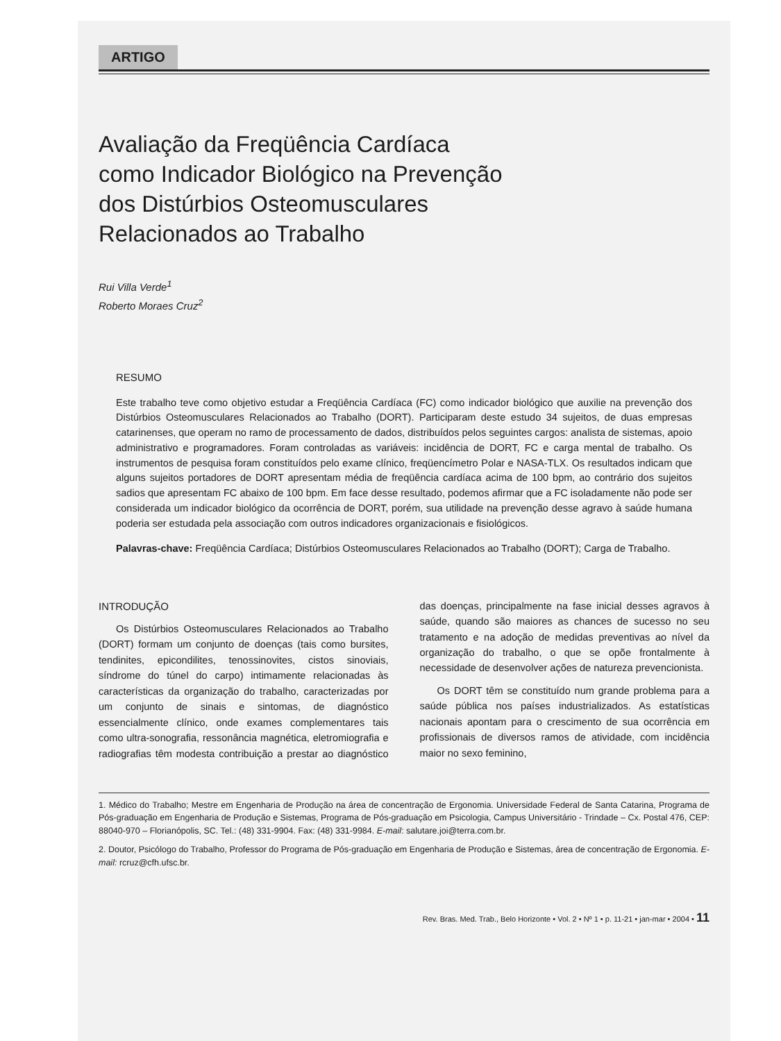ARTIGO
Avaliação da Freqüência Cardíaca
como Indicador Biológico na Prevenção
dos Distúrbios Osteomusculares
Relacionados ao Trabalho
Rui Villa Verde<sup>1</sup>
Roberto Moraes Cruz<sup>2</sup>
RESUMO
Este trabalho teve como objetivo estudar a Freqüência Cardíaca (FC) como indicador biológico que auxilie na prevenção dos Distúrbios Osteomusculares Relacionados ao Trabalho (DORT). Participaram deste estudo 34 sujeitos, de duas empresas catarinenses, que operam no ramo de processamento de dados, distribuídos pelos seguintes cargos: analista de sistemas, apoio administrativo e programadores. Foram controladas as variáveis: incidência de DORT, FC e carga mental de trabalho. Os instrumentos de pesquisa foram constituídos pelo exame clínico, freqüencímetro Polar e NASA-TLX. Os resultados indicam que alguns sujeitos portadores de DORT apresentam média de freqüência cardíaca acima de 100 bpm, ao contrário dos sujeitos sadios que apresentam FC abaixo de 100 bpm. Em face desse resultado, podemos afirmar que a FC isoladamente não pode ser considerada um indicador biológico da ocorrência de DORT, porém, sua utilidade na prevenção desse agravo à saúde humana poderia ser estudada pela associação com outros indicadores organizacionais e fisiológicos.
Palavras-chave: Freqüência Cardíaca; Distúrbios Osteomusculares Relacionados ao Trabalho (DORT); Carga de Trabalho.
INTRODUÇÃO
Os Distúrbios Osteomusculares Relacionados ao Trabalho (DORT) formam um conjunto de doenças (tais como bursites, tendinites, epicondilites, tenossinovites, cistos sinoviais, síndrome do túnel do carpo) intimamente relacionadas às características da organização do trabalho, caracterizadas por um conjunto de sinais e sintomas, de diagnóstico essencialmente clínico, onde exames complementares tais como ultra-sonografia, ressonância magnética, eletromiografia e radiografias têm modesta contribuição a prestar ao diagnóstico das doenças, principalmente na fase inicial desses agravos à saúde, quando são maiores as chances de sucesso no seu tratamento e na adoção de medidas preventivas ao nível da organização do trabalho, o que se opõe frontalmente à necessidade de desenvolver ações de natureza prevencionista.
Os DORT têm se constituído num grande problema para a saúde pública nos países industrializados. As estatísticas nacionais apontam para o crescimento de sua ocorrência em profissionais de diversos ramos de atividade, com incidência maior no sexo feminino,
1. Médico do Trabalho; Mestre em Engenharia de Produção na área de concentração de Ergonomia. Universidade Federal de Santa Catarina, Programa de Pós-graduação em Engenharia de Produção e Sistemas, Programa de Pós-graduação em Psicologia, Campus Universitário - Trindade – Cx. Postal 476, CEP: 88040-970 – Florianópolis, SC. Tel.: (48) 331-9904. Fax: (48) 331-9984. E-mail: salutare.joi@terra.com.br.
2. Doutor, Psicólogo do Trabalho, Professor do Programa de Pós-graduação em Engenharia de Produção e Sistemas, área de concentração de Ergonomia. E-mail: rcruz@cfh.ufsc.br.
Rev. Bras. Med. Trab., Belo Horizonte • Vol. 2 • Nº 1 • p. 11-21 • jan-mar • 2004 • 11